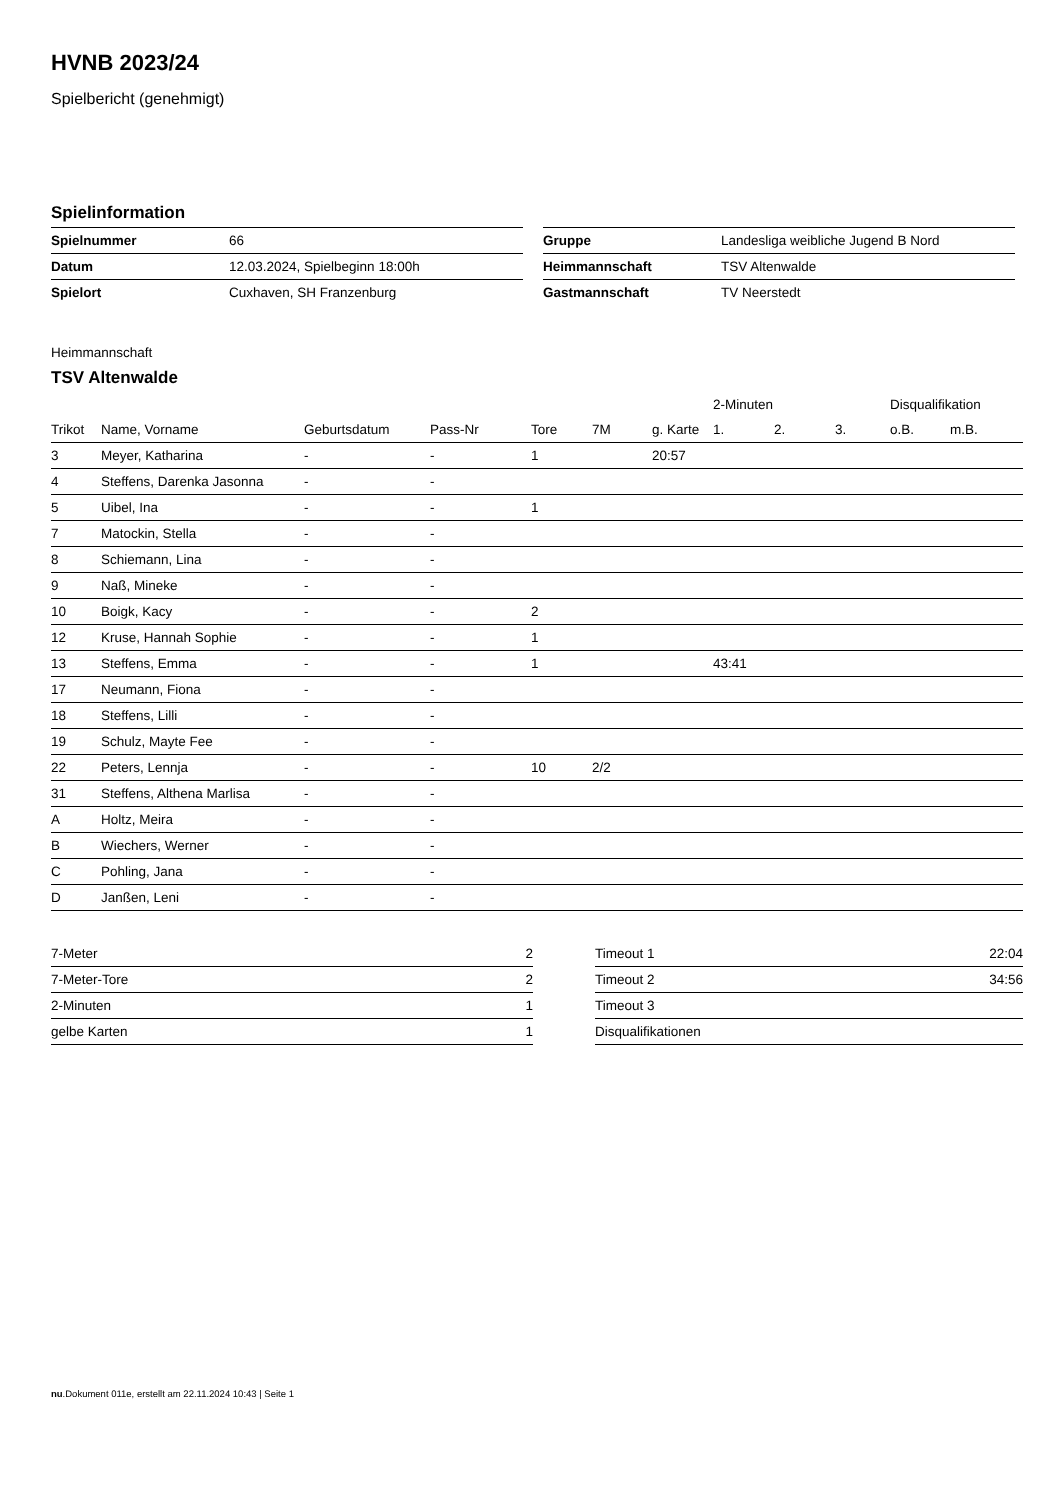HVNB 2023/24
Spielbericht (genehmigt)
Spielinformation
| Spielnummer | 66 |
| Datum | 12.03.2024, Spielbeginn 18:00h |
| Spielort | Cuxhaven, SH Franzenburg |
| Gruppe | Landesliga weibliche Jugend B Nord |
| Heimmannschaft | TSV Altenwalde |
| Gastmannschaft | TV Neerstedt |
Heimmannschaft
TSV Altenwalde
| | | | | | | | 2-Minuten | | | Disqualifikation | |
| --- | --- | --- | --- | --- | --- | --- | --- | --- | --- | --- | --- |
| Trikot | Name, Vorname | Geburtsdatum | Pass-Nr | Tore | 7M | g. Karte | 1. | 2. | 3. | o.B. | m.B. |
| 3 | Meyer, Katharina | - | - | 1 | | 20:57 | | | | | |
| 4 | Steffens, Darenka Jasonna | - | - | | | | | | | | |
| 5 | Uibel, Ina | - | - | 1 | | | | | | | |
| 7 | Matockin, Stella | - | - | | | | | | | | |
| 8 | Schiemann, Lina | - | - | | | | | | | | |
| 9 | Naß, Mineke | - | - | | | | | | | | |
| 10 | Boigk, Kacy | - | - | 2 | | | | | | | |
| 12 | Kruse, Hannah Sophie | - | - | 1 | | | | | | | |
| 13 | Steffens, Emma | - | - | 1 | | | 43:41 | | | | |
| 17 | Neumann, Fiona | - | - | | | | | | | | |
| 18 | Steffens, Lilli | - | - | | | | | | | | |
| 19 | Schulz, Mayte Fee | - | - | | | | | | | | |
| 22 | Peters, Lennja | - | - | 10 | 2/2 | | | | | | |
| 31 | Steffens, Althena Marlisa | - | - | | | | | | | | |
| A | Holtz, Meira | - | - | | | | | | | | |
| B | Wiechers, Werner | - | - | | | | | | | | |
| C | Pohling, Jana | - | - | | | | | | | | |
| D | Janßen, Leni | - | - | | | | | | | | |
| 7-Meter | 2 |
| 7-Meter-Tore | 2 |
| 2-Minuten | 1 |
| gelbe Karten | 1 |
| Timeout 1 | 22:04 |
| Timeout 2 | 34:56 |
| Timeout 3 | |
| Disqualifikationen | |
nu.Dokument 011e, erstellt am 22.11.2024 10:43 | Seite 1